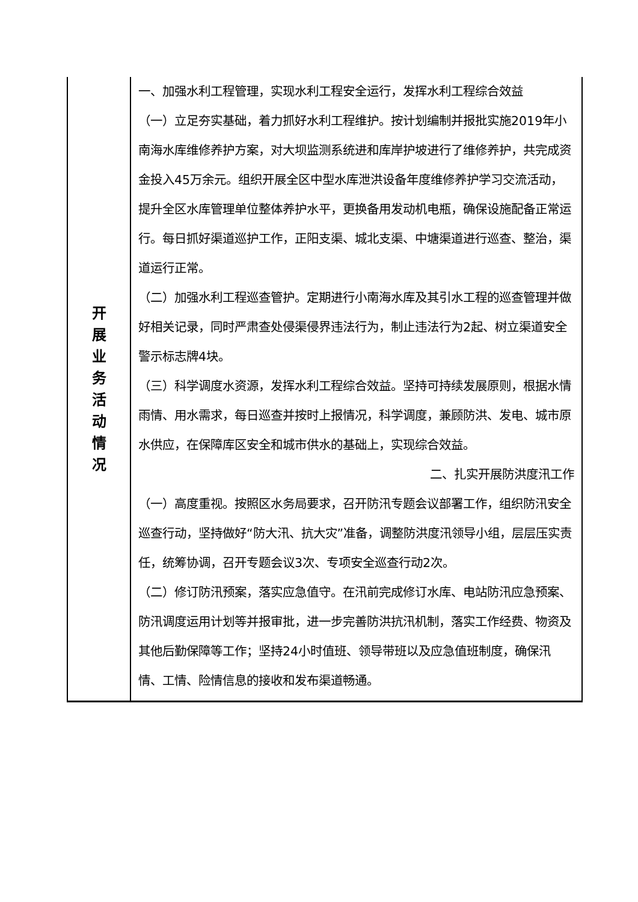| 开 展 业 务 活 动 情 况 | 一、加强水利工程管理，实现水利工程安全运行，发挥水利工程综合效益 （一）立足夯实基础，着力抓好水利工程维护。按计划编制并报批实施2019年小南海水库维修养护方案，对大坝监测系统进和库岸护坡进行了维修养护，共完成资金投入45万余元。组织开展全区中型水库泄洪设备年度维修养护学习交流活动，提升全区水库管理单位整体养护水平，更换备用发动机电瓶，确保设施配备正常运行。每日抓好渠道巡护工作，正阳支渠、城北支渠、中塘渠道进行巡查、整治，渠道运行正常。 （二）加强水利工程巡查管护。定期进行小南海水库及其引水工程的巡查管理并做好相关记录，同时严肃查处侵渠侵界违法行为，制止违法行为2起、树立渠道安全警示标志牌4块。 （三）科学调度水资源，发挥水利工程综合效益。坚持可持续发展原则，根据水情雨情、用水需求，每日巡查并按时上报情况，科学调度，兼顾防洪、发电、城市原水供应，在保障库区安全和城市供水的基础上，实现综合效益。 二、扎实开展防洪度汛工作 （一）高度重视。按照区水务局要求，召开防汛专题会议部署工作，组织防汛安全巡查行动，坚持做好“防大汛、抗大灾”准备，调整防洪度汛领导小组，层层压实责任，统筹协调，召开专题会议3次、专项安全巡查行动2次。 （二）修订防汛预案，落实应急值守。在汛前完成修订水库、电站防汛应急预案、防汛调度运用计划等并报审批，进一步完善防洪抗汛机制，落实工作经费、物资及其他后勤保障等工作；坚持24小时值班、领导带班以及应急值班制度，确保汛情、工情、险情信息的接收和发布渠道畅通。 |